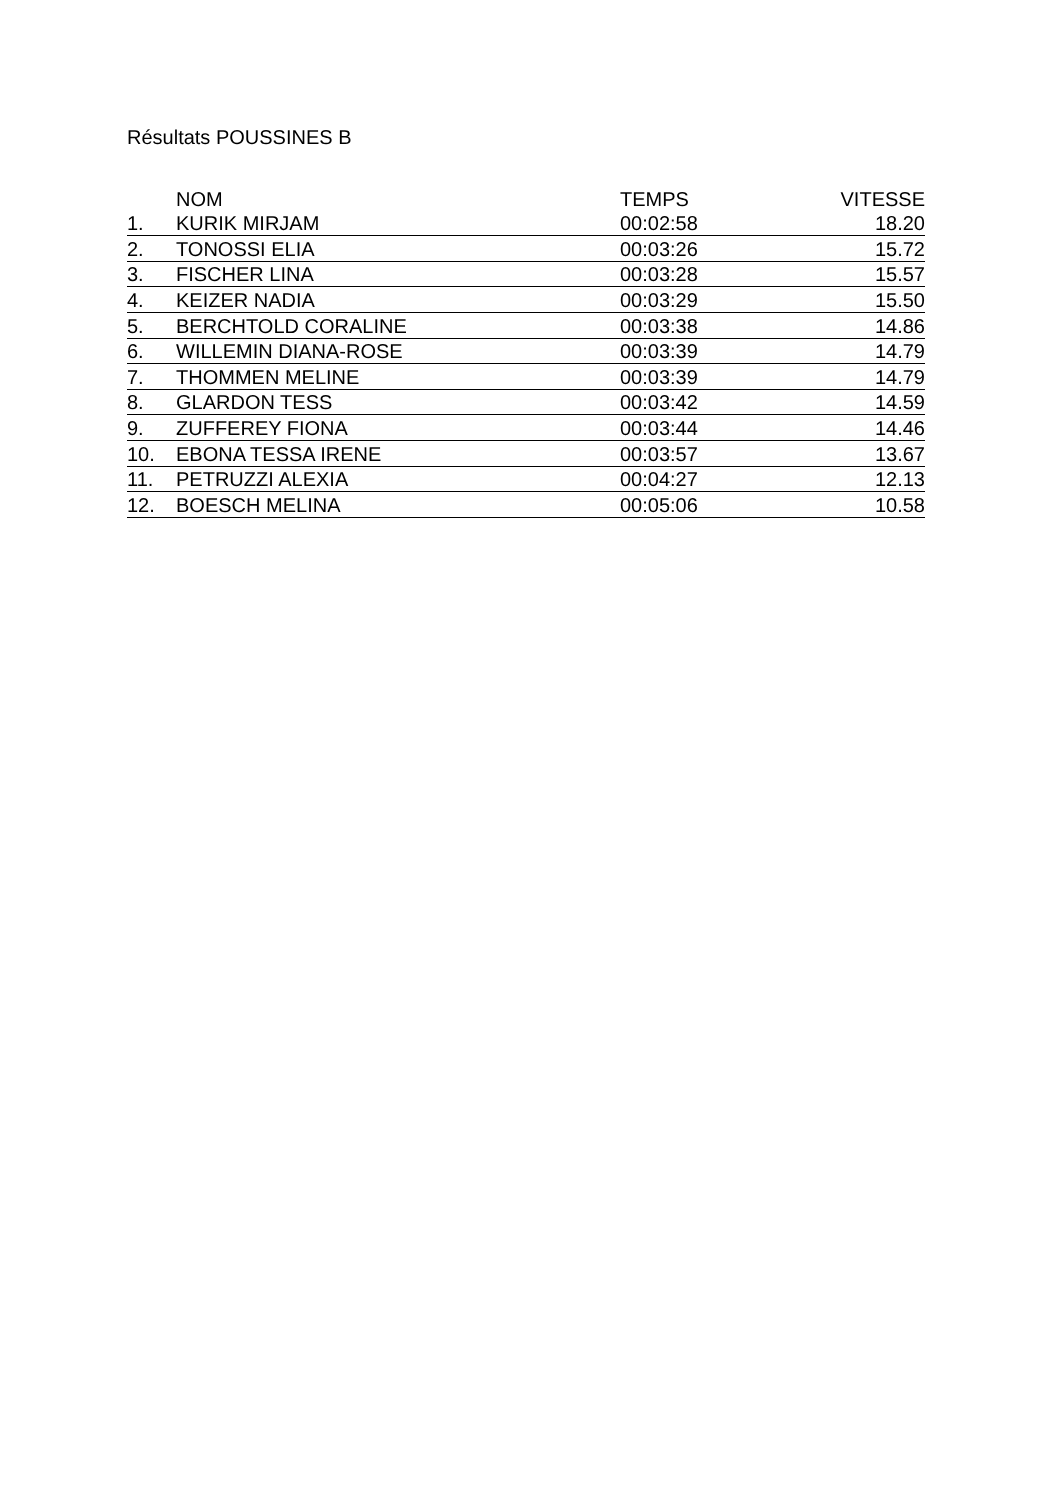Résultats POUSSINES B
| | NOM | TEMPS | VITESSE |
| --- | --- | --- | --- |
| 1. | KURIK MIRJAM | 00:02:58 | 18.20 |
| 2. | TONOSSI ELIA | 00:03:26 | 15.72 |
| 3. | FISCHER LINA | 00:03:28 | 15.57 |
| 4. | KEIZER NADIA | 00:03:29 | 15.50 |
| 5. | BERCHTOLD CORALINE | 00:03:38 | 14.86 |
| 6. | WILLEMIN DIANA-ROSE | 00:03:39 | 14.79 |
| 7. | THOMMEN MELINE | 00:03:39 | 14.79 |
| 8. | GLARDON TESS | 00:03:42 | 14.59 |
| 9. | ZUFFEREY FIONA | 00:03:44 | 14.46 |
| 10. | EBONA TESSA IRENE | 00:03:57 | 13.67 |
| 11. | PETRUZZI ALEXIA | 00:04:27 | 12.13 |
| 12. | BOESCH MELINA | 00:05:06 | 10.58 |